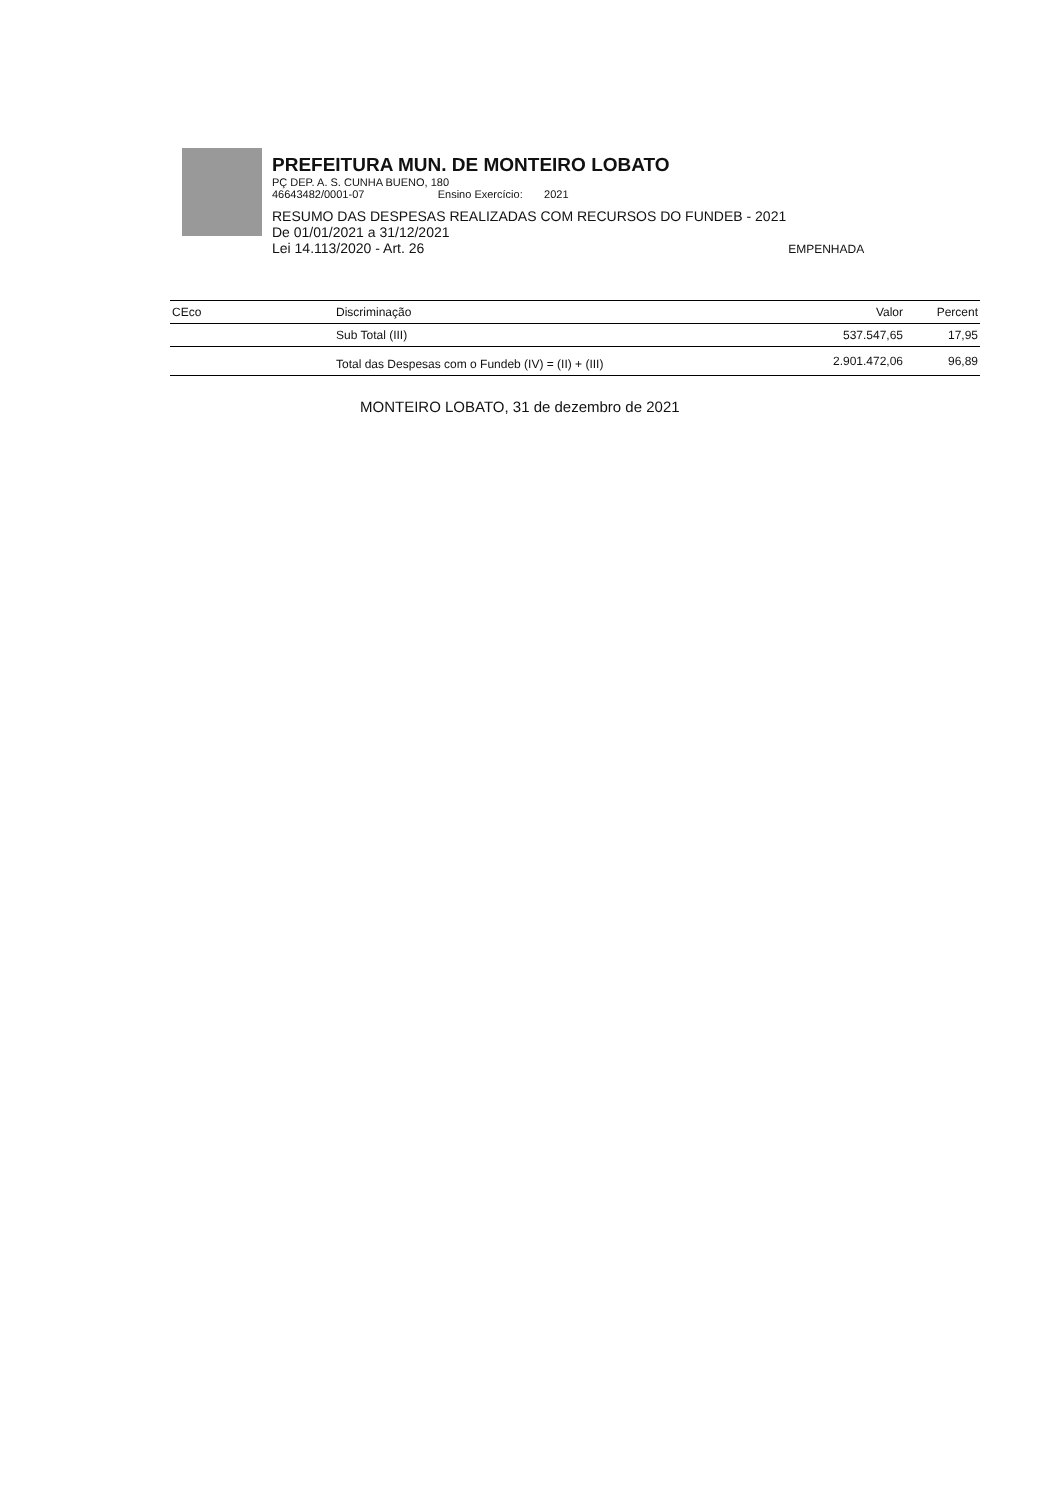PREFEITURA MUN. DE MONTEIRO LOBATO
PÇ DEP. A. S. CUNHA BUENO, 180
46643482/0001-07 Ensino Exercício: 2021
RESUMO DAS DESPESAS REALIZADAS COM RECURSOS DO FUNDEB - 2021
De 01/01/2021 a 31/12/2021
Lei 14.113/2020 - Art. 26 EMPENHADA
| CEco | Discriminação | Valor | Percent |
| --- | --- | --- | --- |
| | Sub Total (III) | 537.547,65 | 17,95 |
| | Total das Despesas com o Fundeb (IV) = (II) + (III) | 2.901.472,06 | 96,89 |
MONTEIRO LOBATO, 31 de dezembro de 2021